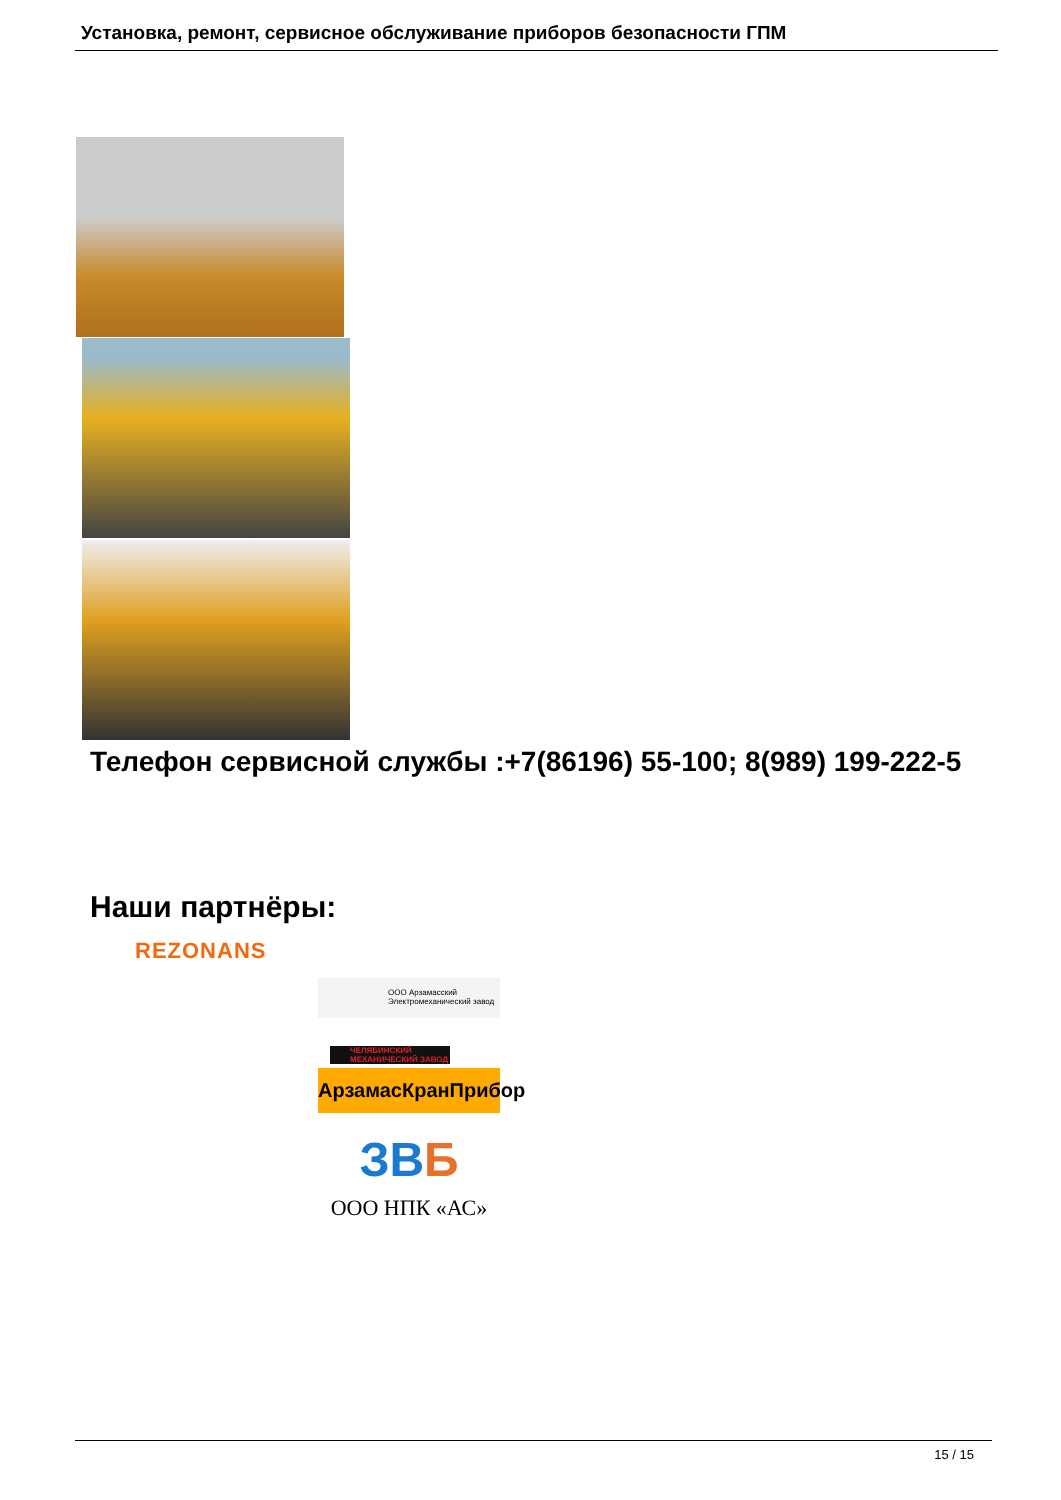Установка, ремонт, сервисное обслуживание приборов безопасности ГПМ
Телефон сервисной службы :+7(86196) 55-100; 8(989) 199-222-5
Наши партнёры:
REZONANS
ООО Арзамасский
Электромеханический завод
ЧЕЛЯБИНСКИЙ
МЕХАНИЧЕСКИЙ ЗАВОД
АрзамасКранПрибор
ЗВБ
ООО НПК «АС»
15 / 15